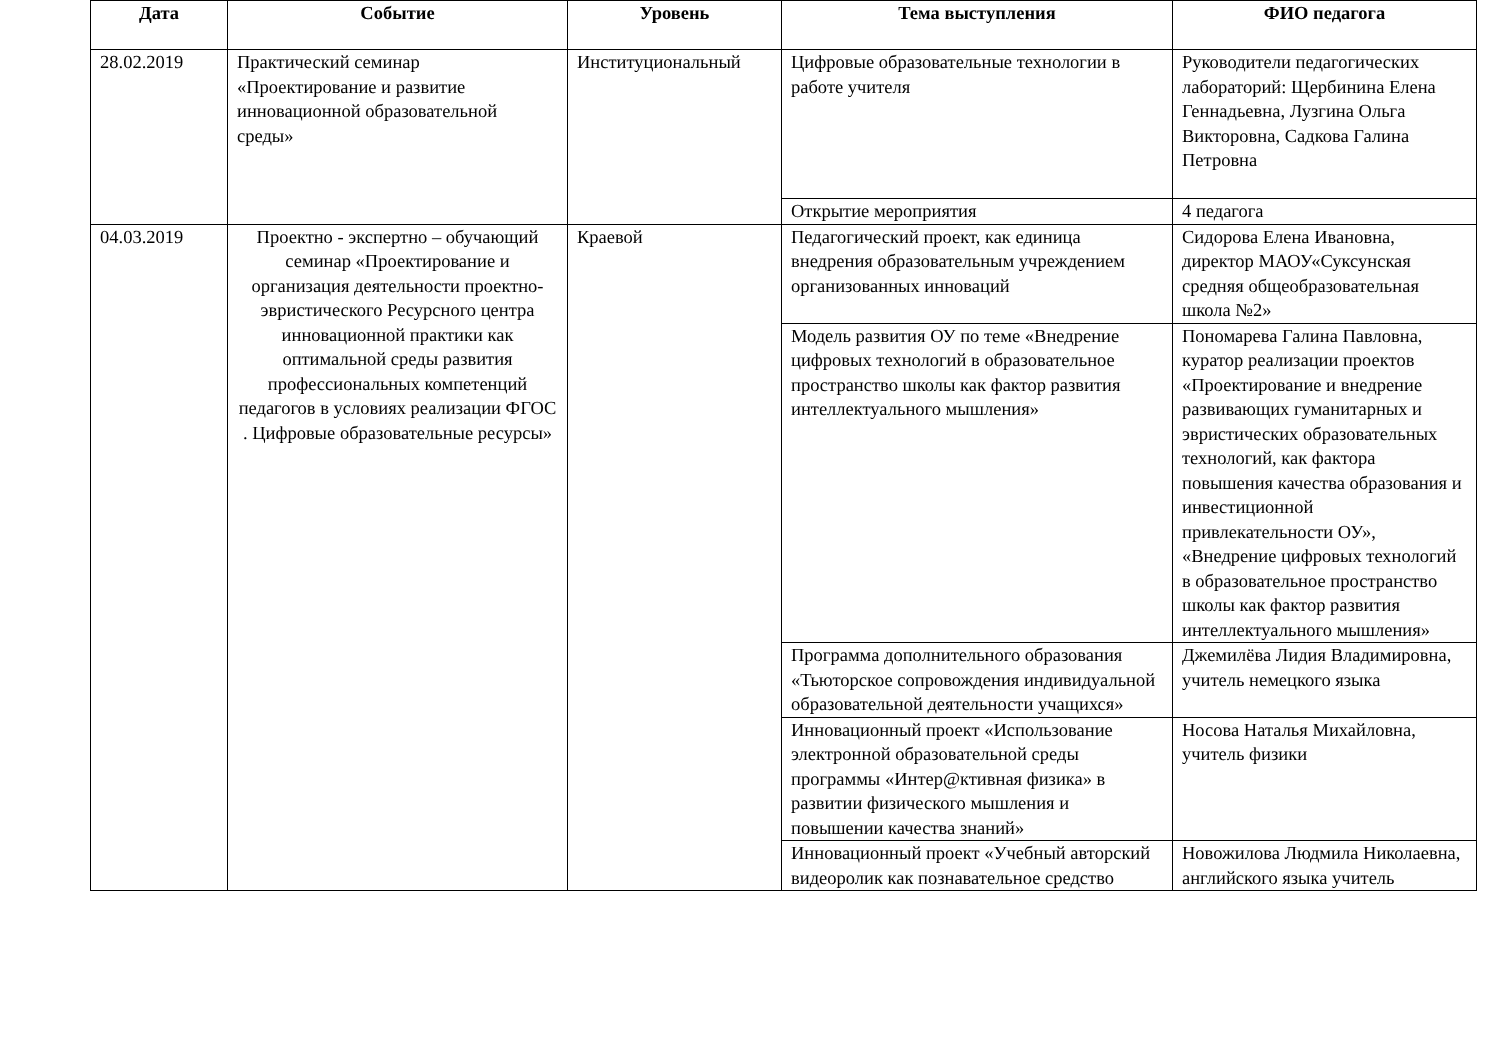| Дата | Событие | Уровень | Тема выступления | ФИО педагога |
| --- | --- | --- | --- | --- |
| 28.02.2019 | Практический семинар «Проектирование и развитие инновационной образовательной среды» | Институциональный | Цифровые образовательные технологии в работе учителя | Руководители педагогических лабораторий: Щербинина Елена Геннадьевна, Лузгина Ольга Викторовна, Садкова Галина Петровна |
| | | | Открытие мероприятия | 4 педагога |
| 04.03.2019 | Проектно - экспертно – обучающий семинар «Проектирование и организация деятельности проектно-эвристического Ресурсного центра инновационной практики как оптимальной среды развития профессиональных компетенций педагогов в условиях реализации ФГОС . Цифровые образовательные ресурсы» | Краевой | Педагогический проект, как единица внедрения образовательным учреждением организованных инноваций | Сидорова Елена Ивановна, директор МАОУ«Суксунская средняя общеобразовательная школа №2» |
| | | | Модель развития ОУ по теме «Внедрение цифровых технологий в образовательное пространство школы как фактор развития интеллектуального мышления» | Пономарева Галина Павловна, куратор реализации проектов «Проектирование и внедрение развивающих гуманитарных и эвристических образовательных технологий, как фактора повышения качества образования и инвестиционной привлекательности ОУ», «Внедрение цифровых технологий в образовательное пространство школы как фактор развития интеллектуального мышления» |
| | | | Программа дополнительного образования «Тьюторское сопровождения индивидуальной образовательной деятельности учащихся» | Джемилёва Лидия Владимировна, учитель немецкого языка |
| | | | Инновационный проект «Использование электронной образовательной среды программы «Интер@ктивная физика» в развитии физического мышления и повышении качества знаний» | Носова Наталья Михайловна, учитель физики |
| | | | Инновационный проект «Учебный авторский видеоролик как познавательное средство | Новожилова Людмила Николаевна, английского языка учитель |